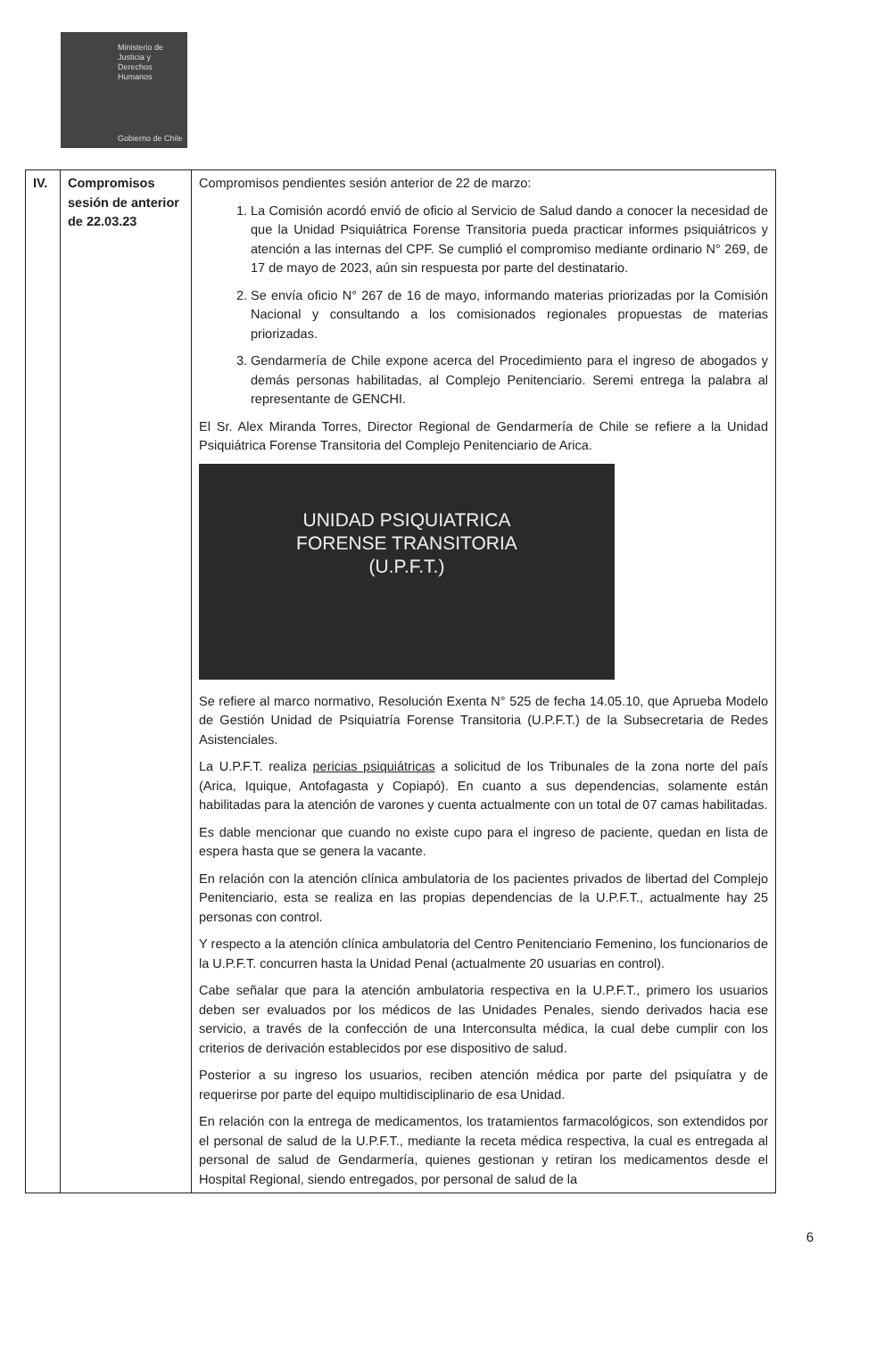Ministerio de
Justicia y
Derechos
Humanos
Gobierno de Chile
| IV. | Compromisos sesión de anterior de 22.03.23 | Compromisos pendientes sesión anterior de 22 de marzo: 1. La Comisión acordó envió de oficio al Servicio de Salud dando a conocer la necesidad de que la Unidad Psiquiátrica Forense Transitoria pueda practicar informes psiquiátricos y atención a las internas del CPF. Se cumplió el compromiso mediante ordinario N° 269, de 17 de mayo de 2023, aún sin respuesta por parte del destinatario. 2. Se envía oficio N° 267 de 16 de mayo, informando materias priorizadas por la Comisión Nacional y consultando a los comisionados regionales propuestas de materias priorizadas. 3. Gendarmería de Chile expone acerca del Procedimiento para el ingreso de abogados y demás personas habilitadas, al Complejo Penitenciario. Seremi entrega la palabra al representante de GENCHI. El Sr. Alex Miranda Torres, Director Regional de Gendarmería de Chile se refiere a la Unidad Psiquiátrica Forense Transitoria del Complejo Penitenciario de Arica. UNIDAD PSIQUIATRICA FORENSE TRANSITORIA (U.P.F.T.) Se refiere al marco normativo, Resolución Exenta N° 525 de fecha 14.05.10, que Aprueba Modelo de Gestión Unidad de Psiquiatría Forense Transitoria (U.P.F.T.) de la Subsecretaria de Redes Asistenciales. La U.P.F.T. realiza pericias psiquiátricas a solicitud de los Tribunales de la zona norte del país (Arica, Iquique, Antofagasta y Copiapó). En cuanto a sus dependencias, solamente están habilitadas para la atención de varones y cuenta actualmente con un total de 07 camas habilitadas. Es dable mencionar que cuando no existe cupo para el ingreso de paciente, quedan en lista de espera hasta que se genera la vacante. En relación con la atención clínica ambulatoria de los pacientes privados de libertad del Complejo Penitenciario, esta se realiza en las propias dependencias de la U.P.F.T., actualmente hay 25 personas con control. Y respecto a la atención clínica ambulatoria del Centro Penitenciario Femenino, los funcionarios de la U.P.F.T. concurren hasta la Unidad Penal (actualmente 20 usuarias en control). Cabe señalar que para la atención ambulatoria respectiva en la U.P.F.T., primero los usuarios deben ser evaluados por los médicos de las Unidades Penales, siendo derivados hacia ese servicio, a través de la confección de una Interconsulta médica, la cual debe cumplir con los criterios de derivación establecidos por ese dispositivo de salud. Posterior a su ingreso los usuarios, reciben atención médica por parte del psiquíatra y de requerirse por parte del equipo multidisciplinario de esa Unidad. En relación con la entrega de medicamentos, los tratamientos farmacológicos, son extendidos por el personal de salud de la U.P.F.T., mediante la receta médica respectiva, la cual es entregada al personal de salud de Gendarmería, quienes gestionan y retiran los medicamentos desde el Hospital Regional, siendo entregados, por personal de salud de la |
6